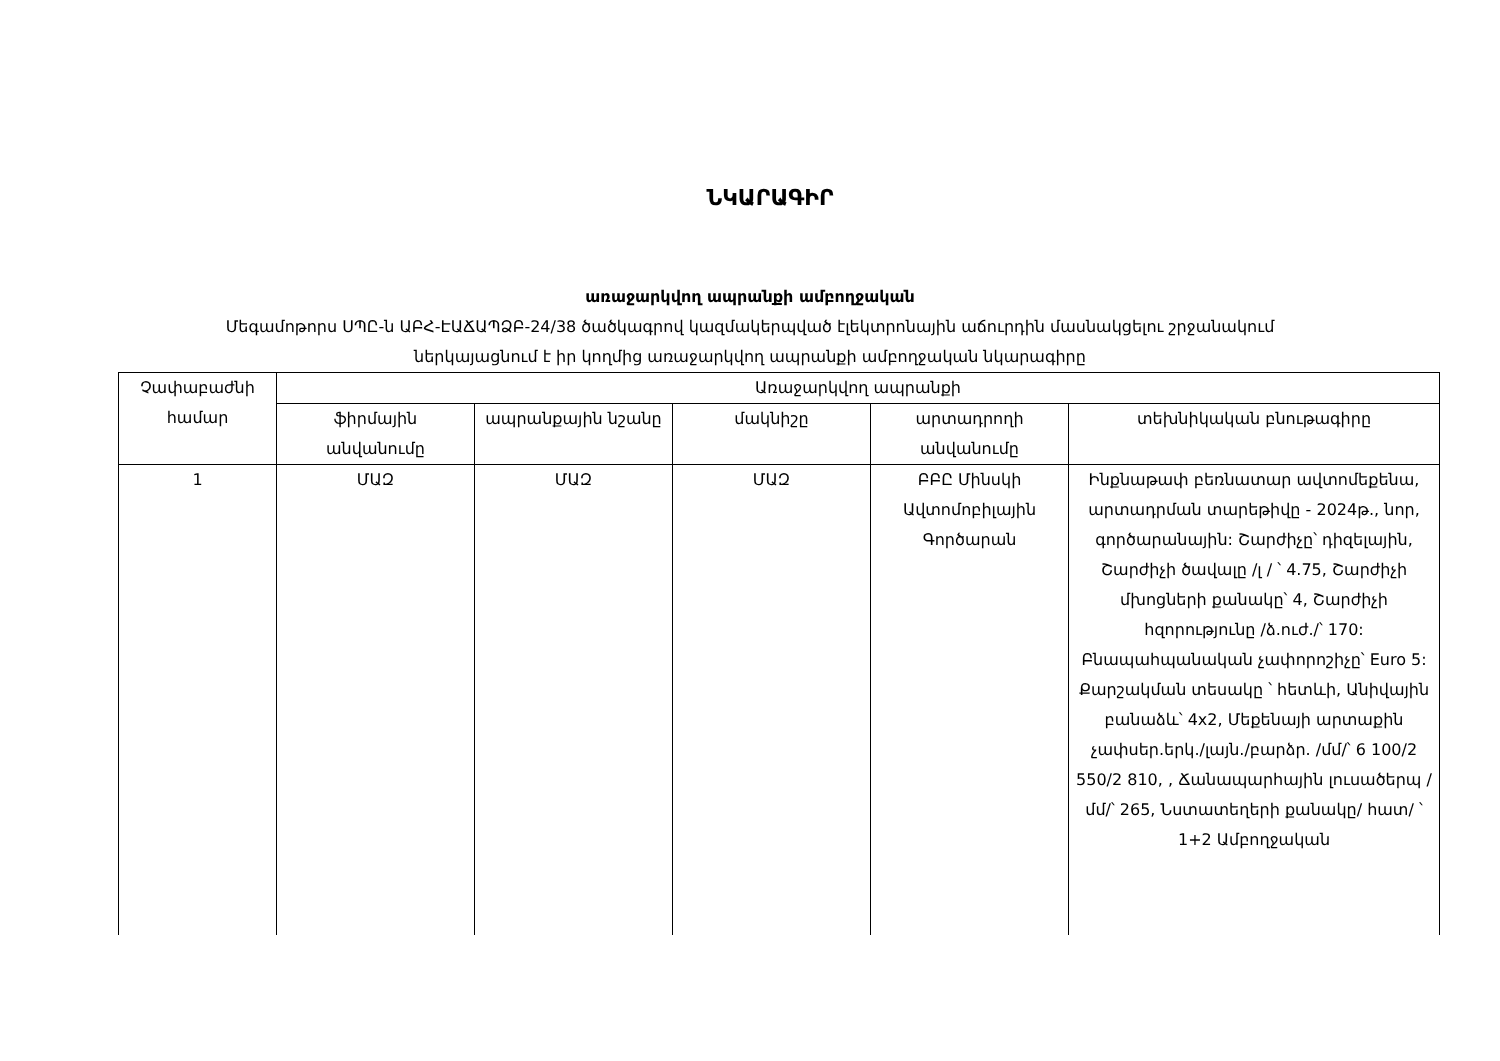ՆԿԱՐԱԳԻՐ
առաջարկվող ապրանքի ամբողջական
Մեգամոթորս ՍՊԸ-ն ԱԲՀ-ԷԱՃԱՊՁԲ-24/38 ծածկագրով կազմակերպված էլեկտրոնային աճուրդին մասնակցելու շրջանակում
ներկայացնում է իր կողմից առաջարկվող ապրանքի ամբողջական նկարագիրը
| Չափաբաժնի համար | Առաջարկվող ապրանքի | | | | |
| --- | --- | --- | --- | --- | --- |
| | ֆիրմային անվանումը | ապրանքային նշանը | մակնիշը | արտադրողի անվանումը | տեխնիկական բնութագիրը |
| 1 | ՄԱԶ | ՄԱԶ | ՄԱԶ | ԲԲԸ Մինսկի Ավտոմոբիլային Գործարան | Ինքնաթափ բեռնատար ավտոմեքենա, արտադրման տարեթիվը - 2024թ., նոր, գործարանային: Շարժիչը՝ դիզելային, Շարժիչի ծավալը /լ / ՝ 4.75, Շարժիչի մխոցների քանակը՝ 4, Շարժիչի հզորությունը /ձ.ուժ./՝ 170: Բնապահպանական չափորոշիչը՝ Euro 5: Քարշակման տեսակը ՝ հետևի, Անիվային բանաձև՝ 4x2, Մեքենայի արտաքին չափսեր.երկ./լայն./բարձր. /մմ/՝ 6 100/2 550/2 810, , Ճանապարհային լուսածերպ /մմ/՝ 265, Նստատեղերի քանակը/ հատ/ ՝ 1+2 Ամբողջական |